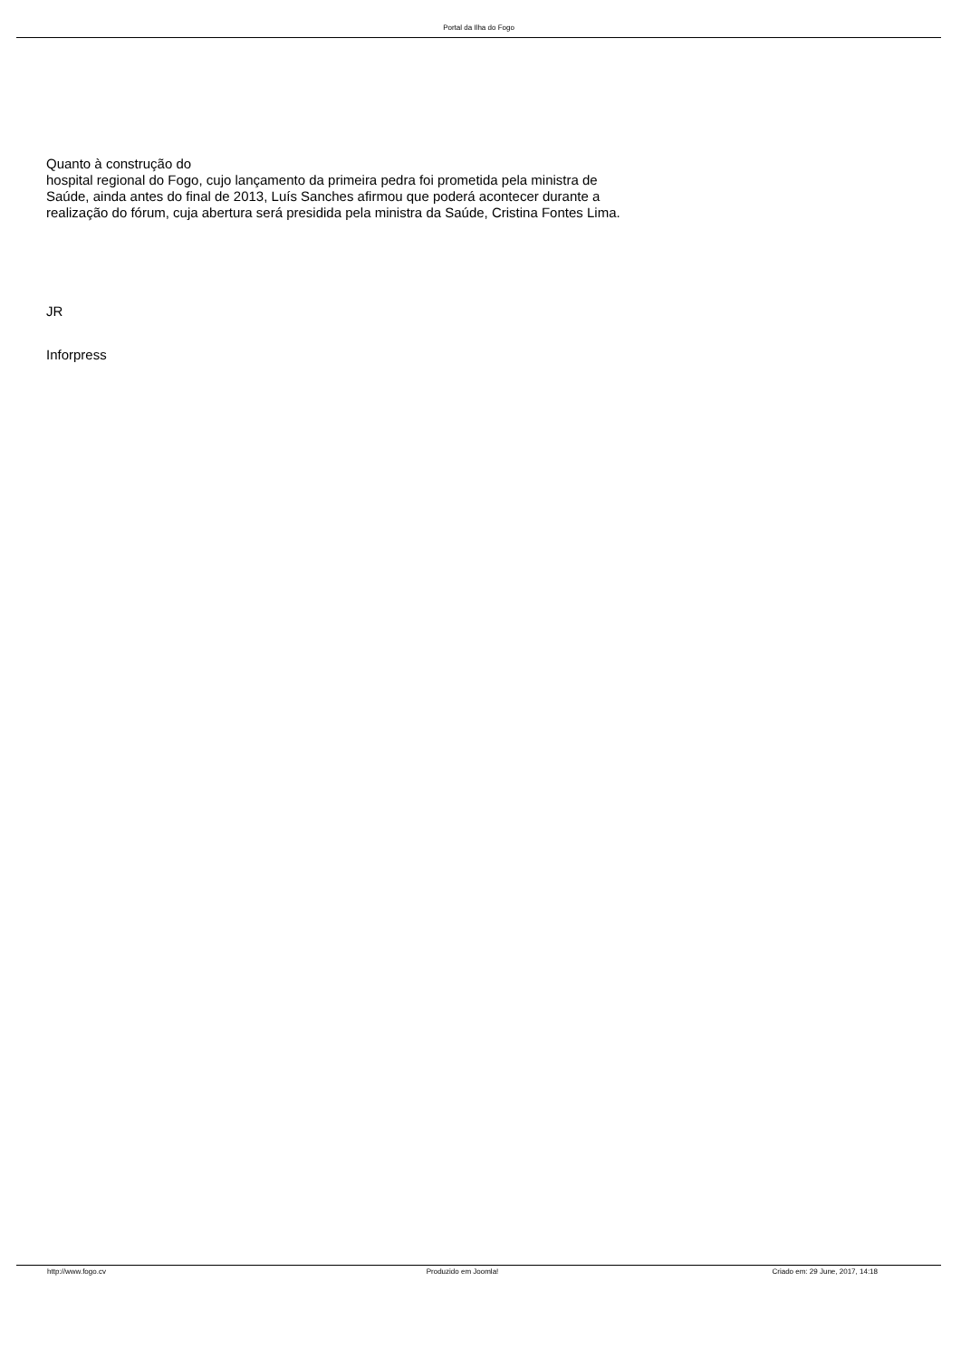Portal da Ilha do Fogo
Quanto à construção do
hospital regional do Fogo, cujo lançamento da primeira pedra foi prometida pela ministra de Saúde, ainda antes do final de 2013, Luís Sanches afirmou que poderá acontecer durante a realização do fórum, cuja abertura será presidida pela ministra da Saúde, Cristina Fontes Lima.
JR
Inforpress
http://www.fogo.cv Produzido em Joomla! Criado em: 29 June, 2017, 14:18